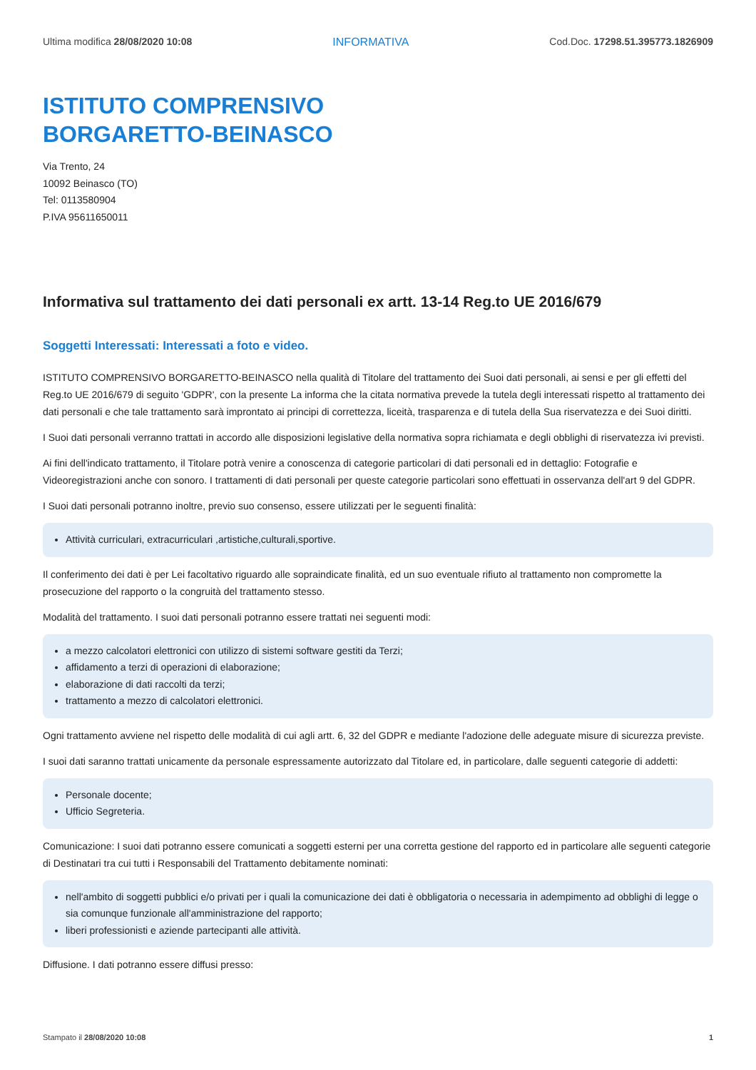Ultima modifica 28/08/2020 10:08 INFORMATIVA Cod.Doc. 17298.51.395773.1826909
ISTITUTO COMPRENSIVO
BORGARETTO-BEINASCO
Via Trento, 24
10092 Beinasco (TO)
Tel: 0113580904
P.IVA 95611650011
Informativa sul trattamento dei dati personali ex artt. 13-14 Reg.to UE 2016/679
Soggetti Interessati: Interessati a foto e video.
ISTITUTO COMPRENSIVO BORGARETTO-BEINASCO nella qualità di Titolare del trattamento dei Suoi dati personali, ai sensi e per gli effetti del Reg.to UE 2016/679 di seguito 'GDPR', con la presente La informa che la citata normativa prevede la tutela degli interessati rispetto al trattamento dei dati personali e che tale trattamento sarà improntato ai principi di correttezza, liceità, trasparenza e di tutela della Sua riservatezza e dei Suoi diritti.
I Suoi dati personali verranno trattati in accordo alle disposizioni legislative della normativa sopra richiamata e degli obblighi di riservatezza ivi previsti.
Ai fini dell'indicato trattamento, il Titolare potrà venire a conoscenza di categorie particolari di dati personali ed in dettaglio: Fotografie e Videoregistrazioni anche con sonoro. I trattamenti di dati personali per queste categorie particolari sono effettuati in osservanza dell'art 9 del GDPR.
I Suoi dati personali potranno inoltre, previo suo consenso, essere utilizzati per le seguenti finalità:
Attività curriculari, extracurriculari ,artistiche,culturali,sportive.
Il conferimento dei dati è per Lei facoltativo riguardo alle sopraindicate finalità, ed un suo eventuale rifiuto al trattamento non compromette la prosecuzione del rapporto o la congruità del trattamento stesso.
Modalità del trattamento. I suoi dati personali potranno essere trattati nei seguenti modi:
a mezzo calcolatori elettronici con utilizzo di sistemi software gestiti da Terzi;
affidamento a terzi di operazioni di elaborazione;
elaborazione di dati raccolti da terzi;
trattamento a mezzo di calcolatori elettronici.
Ogni trattamento avviene nel rispetto delle modalità di cui agli artt. 6, 32 del GDPR e mediante l'adozione delle adeguate misure di sicurezza previste.
I suoi dati saranno trattati unicamente da personale espressamente autorizzato dal Titolare ed, in particolare, dalle seguenti categorie di addetti:
Personale docente;
Ufficio Segreteria.
Comunicazione: I suoi dati potranno essere comunicati a soggetti esterni per una corretta gestione del rapporto ed in particolare alle seguenti categorie di Destinatari tra cui tutti i Responsabili del Trattamento debitamente nominati:
nell'ambito di soggetti pubblici e/o privati per i quali la comunicazione dei dati è obbligatoria o necessaria in adempimento ad obblighi di legge o sia comunque funzionale all'amministrazione del rapporto;
liberi professionisti e aziende partecipanti alle attività.
Diffusione. I dati potranno essere diffusi presso:
Stampato il 28/08/2020 10:08 1